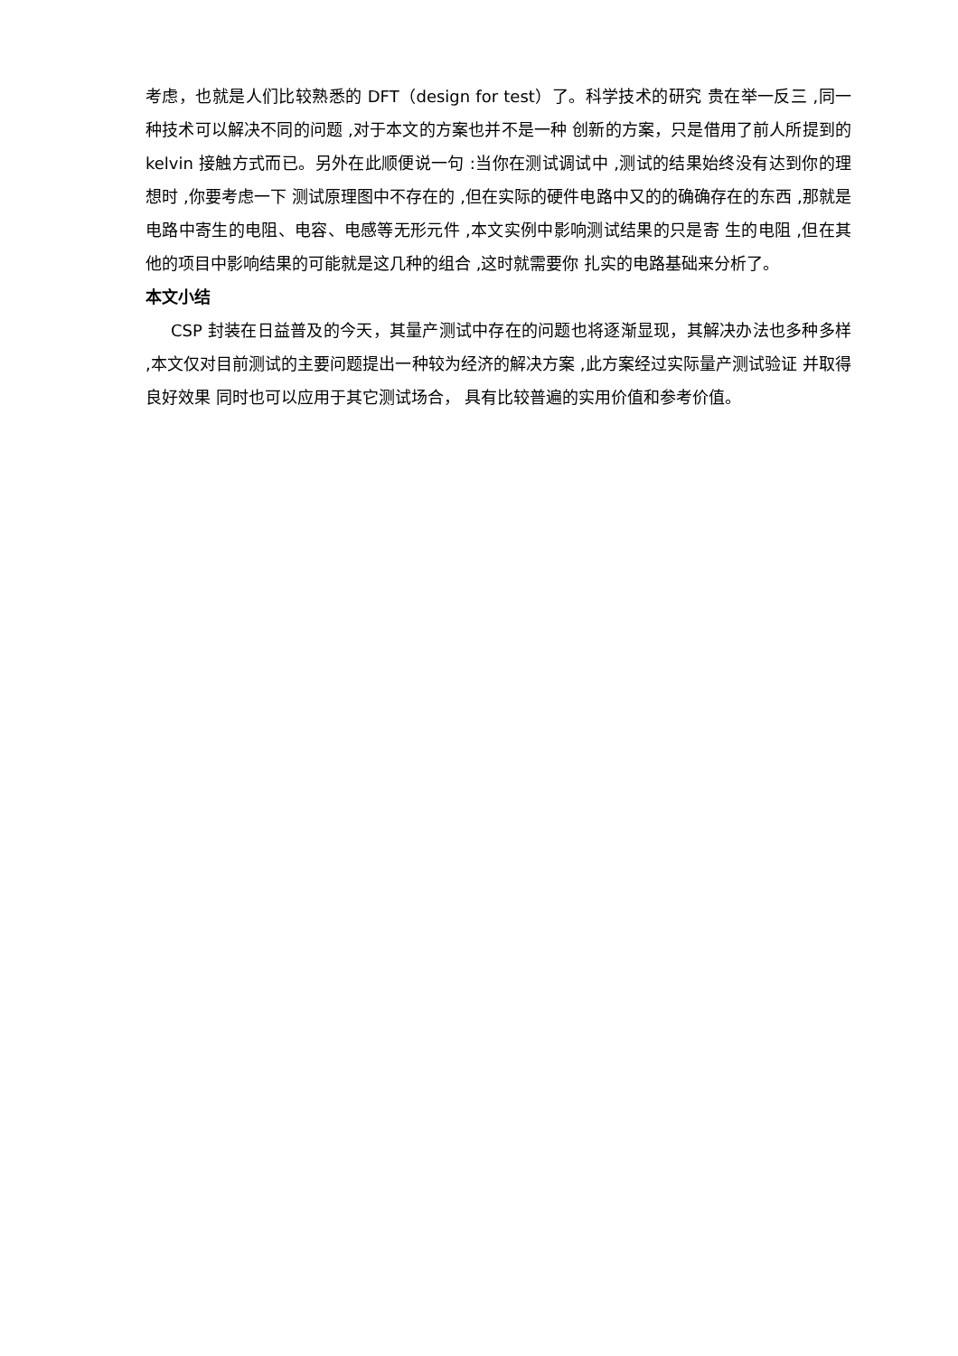考虑，也就是人们比较熟悉的 DFT（design for test）了。科学技术的研究 贵在举一反三 ,同一种技术可以解决不同的问题 ,对于本文的方案也并不是一种 创新的方案，只是借用了前人所提到的 kelvin 接触方式而已。另外在此顺便说一句 :当你在测试调试中 ,测试的结果始终没有达到你的理想时 ,你要考虑一下 测试原理图中不存在的 ,但在实际的硬件电路中又的的确确存在的东西 ,那就是 电路中寄生的电阻、电容、电感等无形元件 ,本文实例中影响测试结果的只是寄 生的电阻 ,但在其他的项目中影响结果的可能就是这几种的组合 ,这时就需要你 扎实的电路基础来分析了。
本文小结
CSP 封装在日益普及的今天，其量产测试中存在的问题也将逐渐显现，其解决办法也多种多样 ,本文仅对目前测试的主要问题提出一种较为经济的解决方案 ,此方案经过实际量产测试验证 并取得良好效果 同时也可以应用于其它测试场合， 具有比较普遍的实用价值和参考价值。